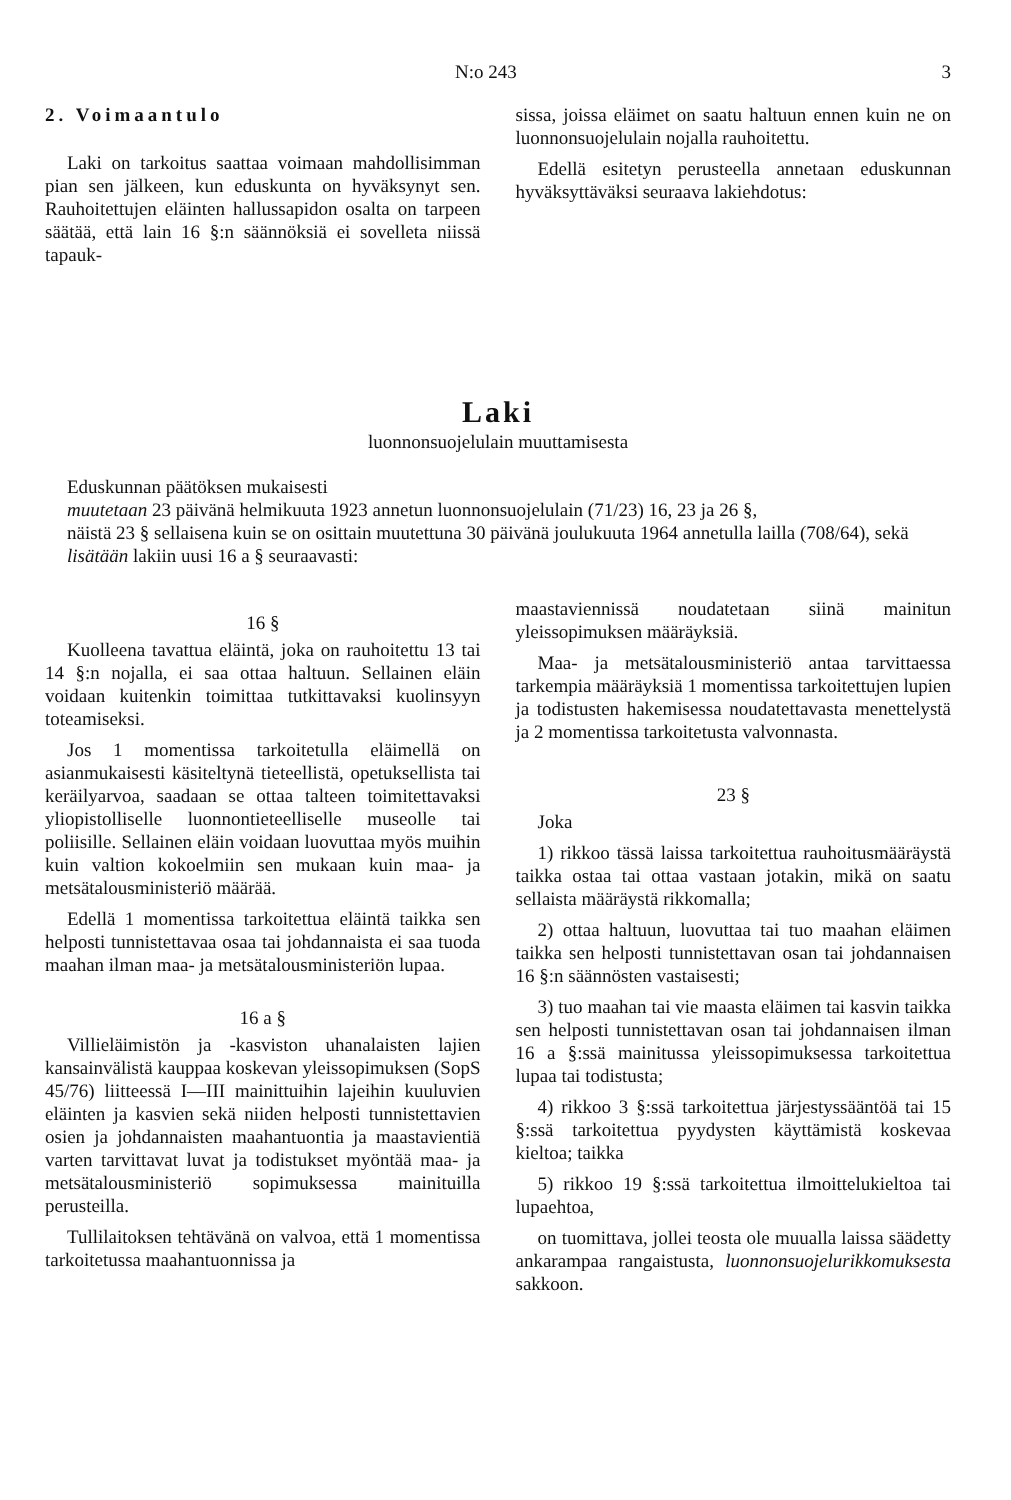N:o 243 3
2. Voimaantulo
Laki on tarkoitus saattaa voimaan mahdollisimman pian sen jälkeen, kun eduskunta on hyväksynyt sen. Rauhoitettujen eläinten hallussapidon osalta on tarpeen säätää, että lain 16 §:n säännöksiä ei sovelleta niissä tapauk-
sissa, joissa eläimet on saatu haltuun ennen kuin ne on luonnonsuojelulain nojalla rauhoitettu.
Edellä esitetyn perusteella annetaan eduskunnan hyväksyttäväksi seuraava lakiehdotus:
Laki
luonnonsuojelulain muuttamisesta
Eduskunnan päätöksen mukaisesti
muutetaan 23 päivänä helmikuuta 1923 annetun luonnonsuojelulain (71/23) 16, 23 ja 26 §,
näistä 23 § sellaisena kuin se on osittain muutettuna 30 päivänä joulukuuta 1964 annetulla lailla (708/64), sekä
lisätään lakiin uusi 16 a § seuraavasti:
16 §
Kuolleena tavattua eläintä, joka on rauhoitettu 13 tai 14 §:n nojalla, ei saa ottaa haltuun. Sellainen eläin voidaan kuitenkin toimittaa tutkittavaksi kuolinsyyn toteamiseksi.
Jos 1 momentissa tarkoitetulla eläimellä on asianmukaisesti käsiteltynä tieteellistä, opetuksellista tai keräilyarvoa, saadaan se ottaa talteen toimitettavaksi yliopistolliselle luonnontieteelliselle museolle tai poliisille. Sellainen eläin voidaan luovuttaa myös muihin kuin valtion kokoelmiin sen mukaan kuin maa- ja metsätalousministeriö määrää.
Edellä 1 momentissa tarkoitettua eläintä taikka sen helposti tunnistettavaa osaa tai johdannaista ei saa tuoda maahan ilman maa- ja metsätalousministeriön lupaa.
16 a §
Villieläimistön ja -kasviston uhanalaisten lajien kansainvälistä kauppaa koskevan yleissopimuksen (SopS 45/76) liitteessä I—III mainittuihin lajeihin kuuluvien eläinten ja kasvien sekä niiden helposti tunnistettavien osien ja johdannaisten maahantuontia ja maastavientiä varten tarvittavat luvat ja todistukset myöntää maa- ja metsätalousministeriö sopimuksessa mainituilla perusteilla.
Tullilaitoksen tehtävänä on valvoa, että 1 momentissa tarkoitetussa maahantuonnissa ja
maastaviennissä noudatetaan siinä mainitun yleissopimuksen määräyksiä.
Maa- ja metsätalousministeriö antaa tarvittaessa tarkempia määräyksiä 1 momentissa tarkoitettujen lupien ja todistusten hakemisessa noudatettavasta menettelystä ja 2 momentissa tarkoitetusta valvonnasta.
23 §
Joka
1) rikkoo tässä laissa tarkoitettua rauhoitusmääräystä taikka ostaa tai ottaa vastaan jotakin, mikä on saatu sellaista määräystä rikkomalla;
2) ottaa haltuun, luovuttaa tai tuo maahan eläimen taikka sen helposti tunnistettavan osan tai johdannaisen 16 §:n säännösten vastaisesti;
3) tuo maahan tai vie maasta eläimen tai kasvin taikka sen helposti tunnistettavan osan tai johdannaisen ilman 16 a §:ssä mainitussa yleissopimuksessa tarkoitettua lupaa tai todistusta;
4) rikkoo 3 §:ssä tarkoitettua järjestyssääntöä tai 15 §:ssä tarkoitettua pyydysten käyttämistä koskevaa kieltoa; taikka
5) rikkoo 19 §:ssä tarkoitettua ilmoittelukieltoa tai lupaehtoa,
on tuomittava, jollei teosta ole muualla laissa säädetty ankarampaa rangaistusta, luonnonsuojelurikkomuksesta sakkoon.